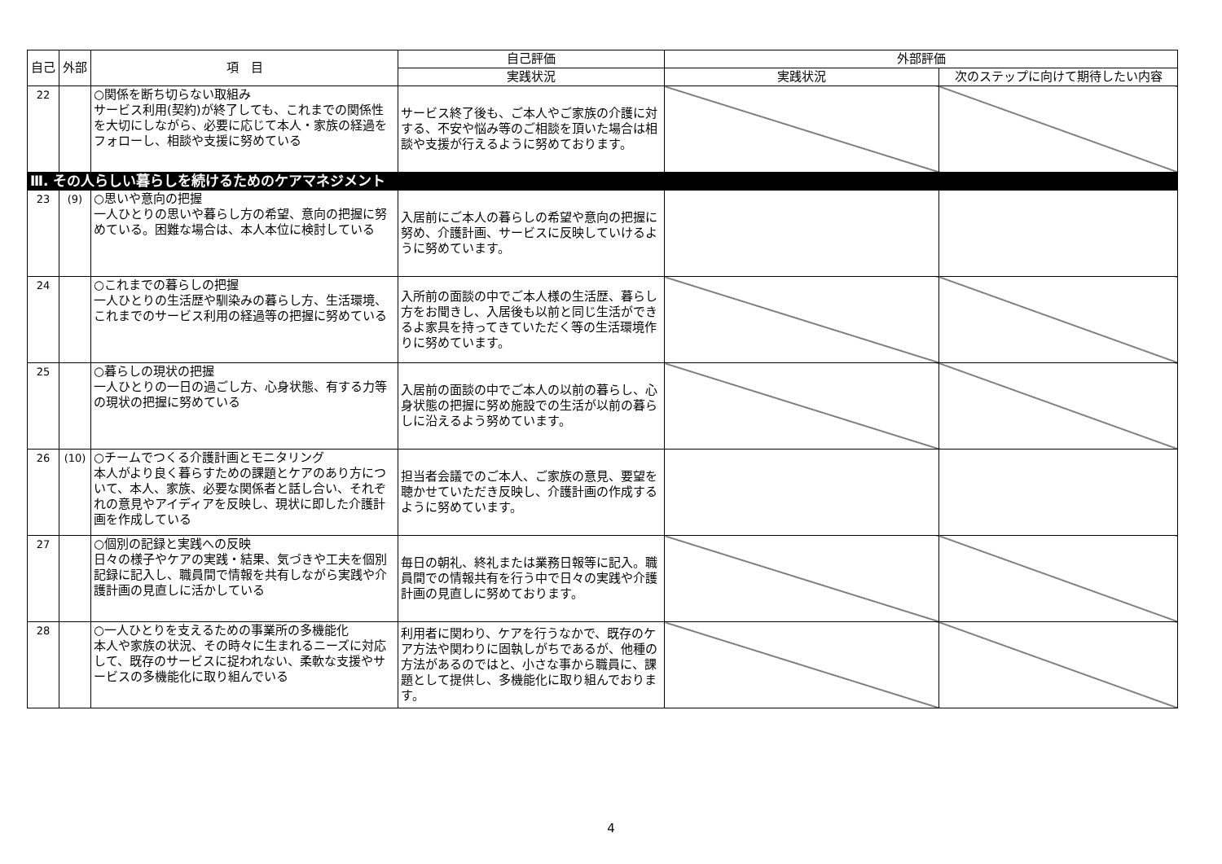| 自己 | 外部 | 項 目 | 自己評価 | 外部評価 | |
| --- | --- | --- | --- | --- | --- |
| | | | 実践状況 | 実践状況 | 次のステップに向けて期待したい内容 |
| 22 | | ○関係を断ち切らない取組み サービス利用(契約)が終了しても、これまでの関係性を大切にしながら、必要に応じて本人・家族の経過をフォローし、相談や支援に努めている | サービス終了後も、ご本人やご家族の介護に対する、不安や悩み等のご相談を頂いた場合は相談や支援が行えるように努めております。 | | |
| Ⅲ. その人らしい暮らしを続けるためのケアマネジメント | | | | | |
| 23 | (9) | ○思いや意向の把握 一人ひとりの思いや暮らし方の希望、意向の把握に努めている。困難な場合は、本人本位に検討している | 入居前にご本人の暮らしの希望や意向の把握に努め、介護計画、サービスに反映していけるように努めています。 | | |
| 24 | | ○これまでの暮らしの把握 一人ひとりの生活歴や馴染みの暮らし方、生活環境、これまでのサービス利用の経過等の把握に努めている | 入所前の面談の中でご本人様の生活歴、暮らし方をお聞きし、入居後も以前と同じ生活ができるよ家具を持ってきていただく等の生活環境作りに努めています。 | | |
| 25 | | ○暮らしの現状の把握 一人ひとりの一日の過ごし方、心身状態、有する力等の現状の把握に努めている | 入居前の面談の中でご本人の以前の暮らし、心身状態の把握に努め施設での生活が以前の暮らしに沿えるよう努めています。 | | |
| 26 | (10) | ○チームでつくる介護計画とモニタリング 本人がより良く暮らすための課題とケアのあり方について、本人、家族、必要な関係者と話し合い、それぞれの意見やアイディアを反映し、現状に即した介護計画を作成している | 担当者会議でのご本人、ご家族の意見、要望を聴かせていただき反映し、介護計画の作成するように努めています。 | | |
| 27 | | ○個別の記録と実践への反映 日々の様子やケアの実践・結果、気づきや工夫を個別記録に記入し、職員間で情報を共有しながら実践や介護計画の見直しに活かしている | 毎日の朝礼、終礼または業務日報等に記入。職員間での情報共有を行う中で日々の実践や介護計画の見直しに努めております。 | | |
| 28 | | ○一人ひとりを支えるための事業所の多機能化 本人や家族の状況、その時々に生まれるニーズに対応して、既存のサービスに捉われない、柔軟な支援やサービスの多機能化に取り組んでいる | 利用者に関わり、ケアを行うなかで、既存のケア方法や関わりに固執しがちであるが、他種の方法があるのではと、小さな事から職員に、課題として提供し、多機能化に取り組んでおります。 | | |
4